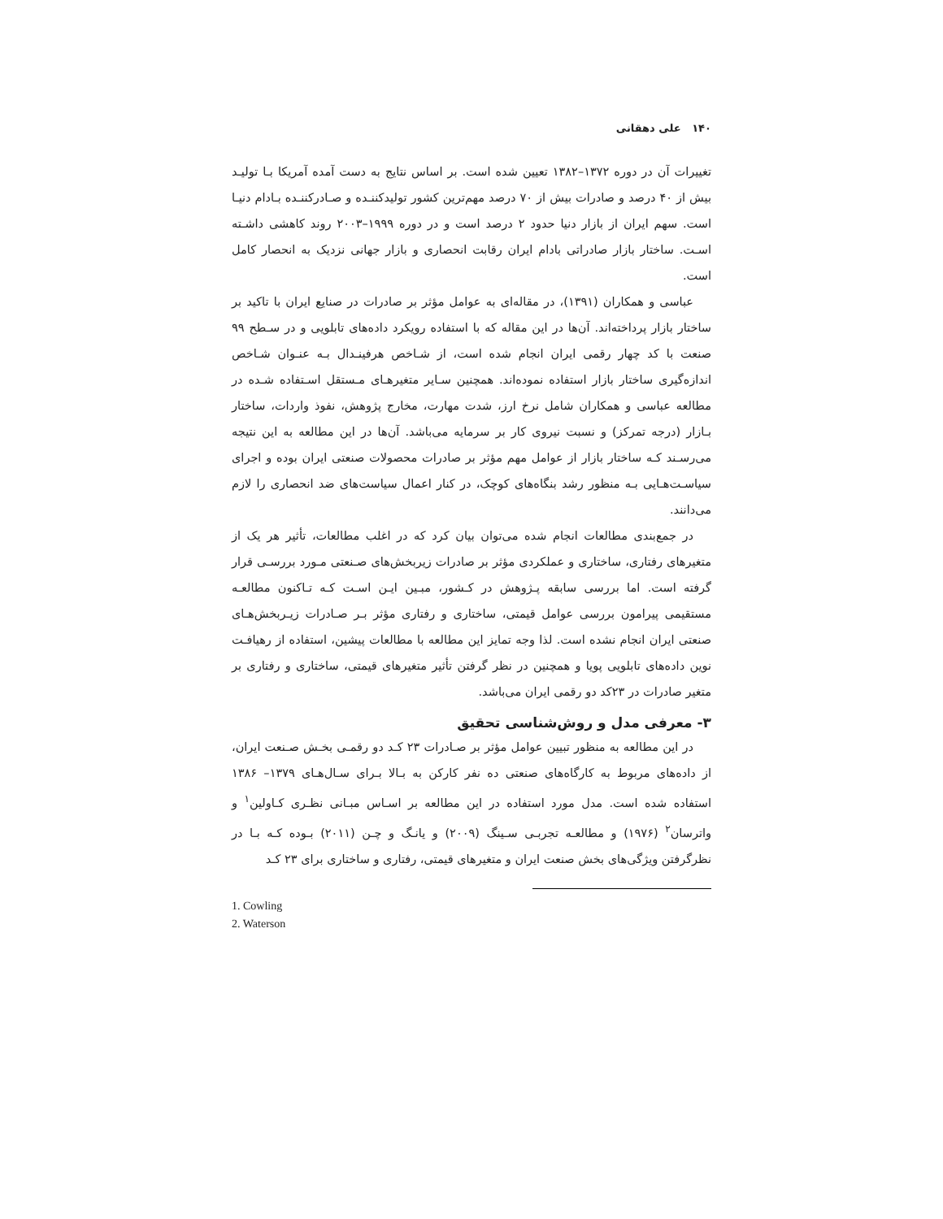۱۴۰ علی دهقانی
تغییرات آن در دوره ۱۳۷۲–۱۳۸۲ تعیین شده است. بر اساس نتایج به دست آمده آمریکا بـا تولیـد بیش از ۴۰ درصد و صادرات بیش از ۷۰ درصد مهم‌ترین کشور تولیدکننـده و صـادرکننـده بـادام دنیـا است. سهم ایران از بازار دنیا حدود ۲ درصد است و در دوره ۱۹۹۹–۲۰۰۳ روند کاهشی داشـته اسـت. ساختار بازار صادراتی بادام ایران رقابت انحصاری و بازار جهانی نزدیک به انحصار کامل است.
عباسی و همکاران (۱۳۹۱)، در مقاله‌ای به عوامل مؤثر بر صادرات در صنایع ایران با تاکید بر ساختار بازار پرداخته‌اند. آن‌ها در این مقاله که با استفاده رویکرد داده‌های تابلویی و در سـطح ۹۹ صنعت با کد چهار رقمی ایران انجام شده است، از شـاخص هرفینـدال بـه عنـوان شـاخص اندازه‌گیری ساختار بازار استفاده نموده‌اند. همچنین سـایر متغیرهـای مـستقل اسـتفاده شـده در مطالعه عباسی و همکاران شامل نرخ ارز، شدت مهارت، مخارج پژوهش، نفوذ واردات، ساختار بـازار (درجه تمرکز) و نسبت نیروی کار بر سرمایه می‌باشد. آن‌ها در این مطالعه به این نتیجه می‌رسـند کـه ساختار بازار از عوامل مهم مؤثر بر صادرات محصولات صنعتی ایران بوده و اجرای سیاسـت‌هـایی بـه منظور رشد بنگاه‌های کوچک، در کنار اعمال سیاست‌های ضد انحصاری را لازم می‌دانند.
در جمع‌بندی مطالعات انجام شده می‌توان بیان کرد که در اغلب مطالعات، تأثیر هر یک از متغیرهای رفتاری، ساختاری و عملکردی مؤثر بر صادرات زیربخش‌های صـنعتی مـورد بررسـی قرار گرفته است. اما بررسی سابقه پـژوهش در کـشور، مبـین ایـن اسـت کـه تـاکنون مطالعـه مستقیمی پیرامون بررسی عوامل قیمتی، ساختاری و رفتاری مؤثر بـر صـادرات زیـربخش‌هـای صنعتی ایران انجام نشده است. لذا وجه تمایز این مطالعه با مطالعات پیشین، استفاده از رهیافـت نوین داده‌های تابلویی پویا و همچنین در نظر گرفتن تأثیر متغیرهای قیمتی، ساختاری و رفتاری بر متغیر صادرات در ۲۳کد دو رقمی ایران می‌باشد.
۳- معرفی مدل و روش‌شناسی تحقیق
در این مطالعه به منظور تبیین عوامل مؤثر بر صـادرات ۲۳ کـد دو رقمـی بخـش صـنعت ایران، از داده‌های مربوط به کارگاه‌های صنعتی ده نفر کارکن به بـالا بـرای سـال‌هـای ۱۳۷۹– ۱۳۸۶ استفاده شده است. مدل مورد استفاده در این مطالعه بر اسـاس مبـانی نظـری کـاولین<sup>۱</sup> و واترسان<sup>۲</sup> (۱۹۷۶) و مطالعـه تجربـی سـینگ (۲۰۰۹) و یانـگ و چـن (۲۰۱۱) بـوده کـه بـا در نظرگرفتن ویژگی‌های بخش صنعت ایران و متغیرهای قیمتی، رفتاری و ساختاری برای ۲۳ کـد
1. Cowling
2. Waterson